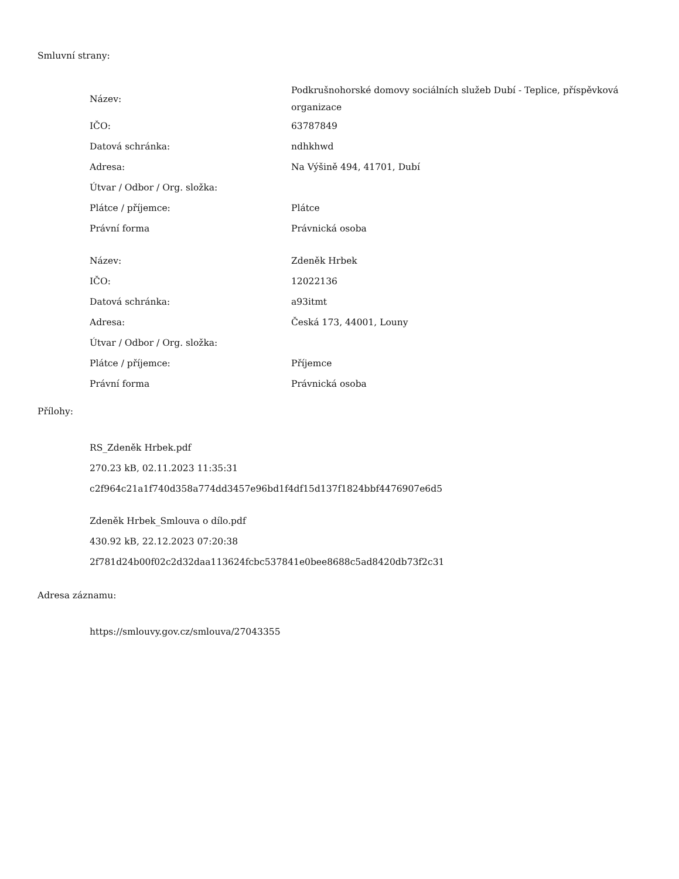Smluvní strany:
| Název: | Podkrušnohorské domovy sociálních služeb Dubí - Teplice, příspěvková organizace |
| IČO: | 63787849 |
| Datová schránka: | ndhkhwd |
| Adresa: | Na Výšině 494, 41701, Dubí |
| Útvar / Odbor / Org. složka: | |
| Plátce / příjemce: | Plátce |
| Právní forma | Právnická osoba |
| Název: | Zdeněk Hrbek |
| IČO: | 12022136 |
| Datová schránka: | a93itmt |
| Adresa: | Česká 173, 44001, Louny |
| Útvar / Odbor / Org. složka: | |
| Plátce / příjemce: | Příjemce |
| Právní forma | Právnická osoba |
Přílohy:
RS_Zdeněk Hrbek.pdf
270.23 kB, 02.11.2023 11:35:31
c2f964c21a1f740d358a774dd3457e96bd1f4df15d137f1824bbf4476907e6d5
Zdeněk Hrbek_Smlouva o dílo.pdf
430.92 kB, 22.12.2023 07:20:38
2f781d24b00f02c2d32daa113624fcbc537841e0bee8688c5ad8420db73f2c31
Adresa záznamu:
https://smlouvy.gov.cz/smlouva/27043355